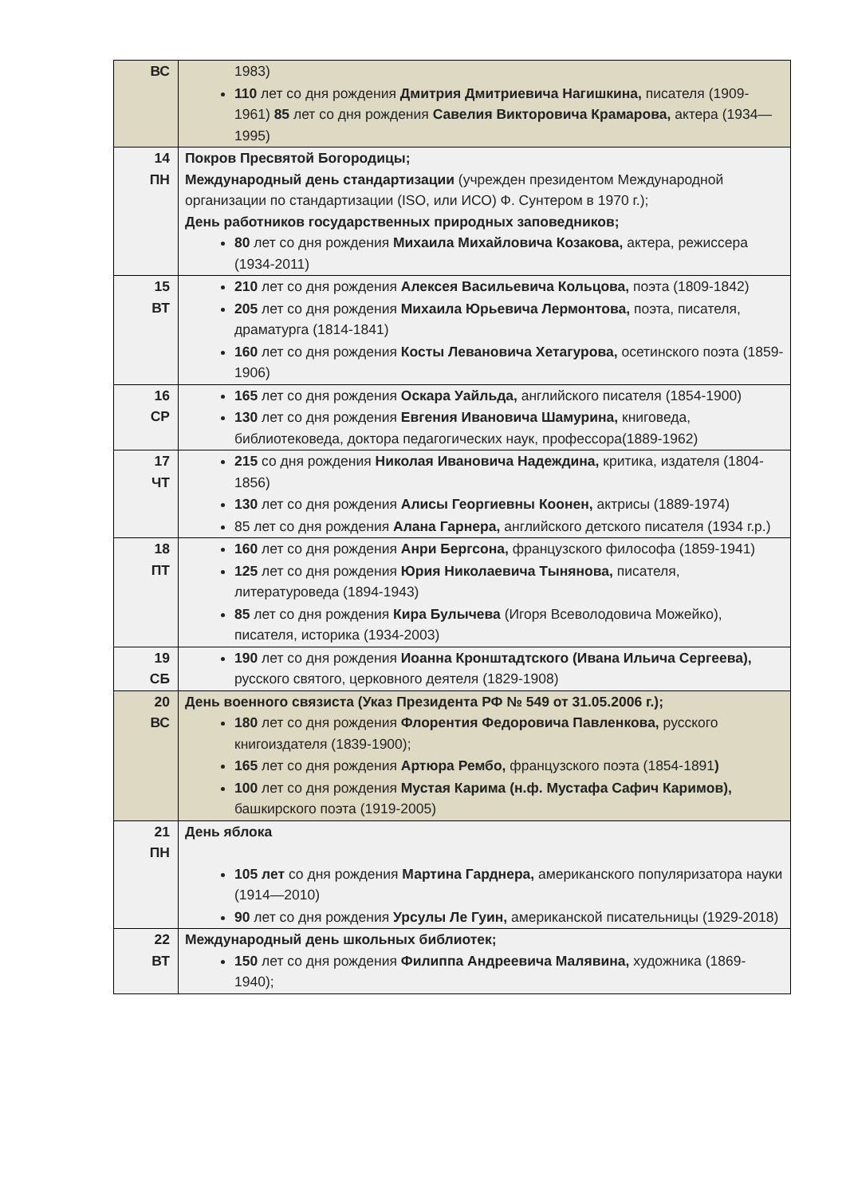| ВС | 1983) 110 лет со дня рождения Дмитрия Дмитриевича Нагишкина, писателя (1909-1961) 85 лет со дня рождения Савелия Викторовича Крамарова, актера (1934—1995) |
| 14 ПН | Покров Пресвятой Богородицы; Международный день стандартизации (учрежден президентом Международной организации по стандартизации (ISO, или ИСО) Ф. Сунтером в 1970 г.); День работников государственных природных заповедников; 80 лет со дня рождения Михаила Михайловича Козакова, актера, режиссера (1934-2011) |
| 15 ВТ | 210 лет со дня рождения Алексея Васильевича Кольцова, поэта (1809-1842) 205 лет со дня рождения Михаила Юрьевича Лермонтова, поэта, писателя, драматурга (1814-1841) 160 лет со дня рождения Косты Левановича Хетагурова, осетинского поэта (1859-1906) |
| 16 СР | 165 лет со дня рождения Оскара Уайльда, английского писателя (1854-1900) 130 лет со дня рождения Евгения Ивановича Шамурина, книговеда, библиотековеда, доктора педагогических наук, профессора(1889-1962) |
| 17 ЧТ | 215 со дня рождения Николая Ивановича Надеждина, критика, издателя (1804-1856) 130 лет со дня рождения Алисы Георгиевны Коонен, актрисы (1889-1974) 85 лет со дня рождения Алана Гарнера, английского детского писателя (1934 г.р.) |
| 18 ПТ | 160 лет со дня рождения Анри Бергсона, французского философа (1859-1941) 125 лет со дня рождения Юрия Николаевича Тынянова, писателя, литературоведа (1894-1943) 85 лет со дня рождения Кира Булычева (Игоря Всеволодовича Можейко), писателя, историка (1934-2003) |
| 19 СБ | 190 лет со дня рождения Иоанна Кронштадтского (Ивана Ильича Сергеева), русского святого, церковного деятеля (1829-1908) |
| 20 ВС | День военного связиста (Указ Президента РФ № 549 от 31.05.2006 г.); 180 лет со дня рождения Флорентия Федоровича Павленкова, русского книгоиздателя (1839-1900); 165 лет со дня рождения Артюра Рембо, французского поэта (1854-1891 ) 100 лет со дня рождения Мустая Карима (н.ф. Мустафа Сафич Каримов), башкирского поэта (1919-2005) |
| 21 ПН | День яблока 105 лет со дня рождения Мартина Гарднера, американского популяризатора науки (1914—2010) 90 лет со дня рождения Урсулы Ле Гуин, американской писательницы (1929-2018) |
| 22 ВТ | Международный день школьных библиотек; 150 лет со дня рождения Филиппа Андреевича Малявина, художника (1869-1940); |